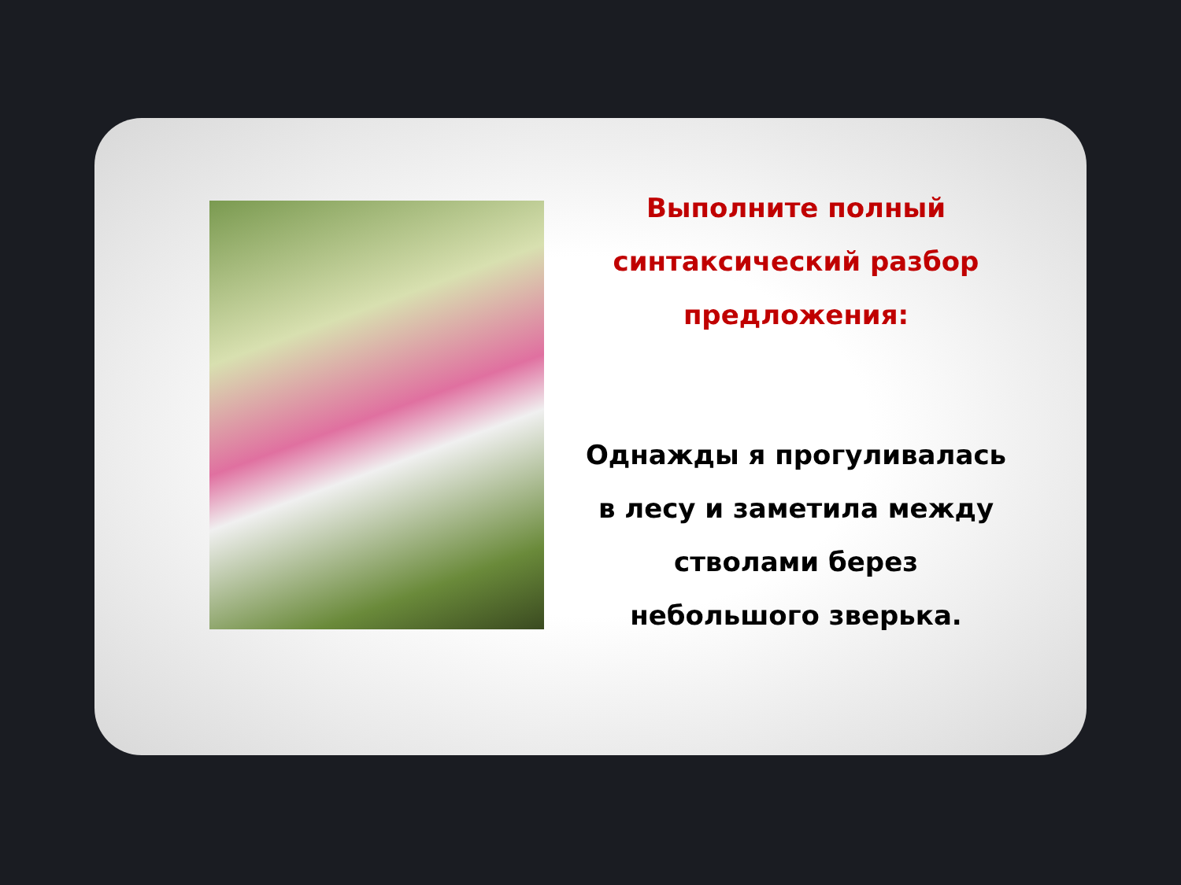Выполните полный синтаксический разбор предложения:
Однажды я прогуливалась в лесу и заметила между стволами берез небольшого зверька.